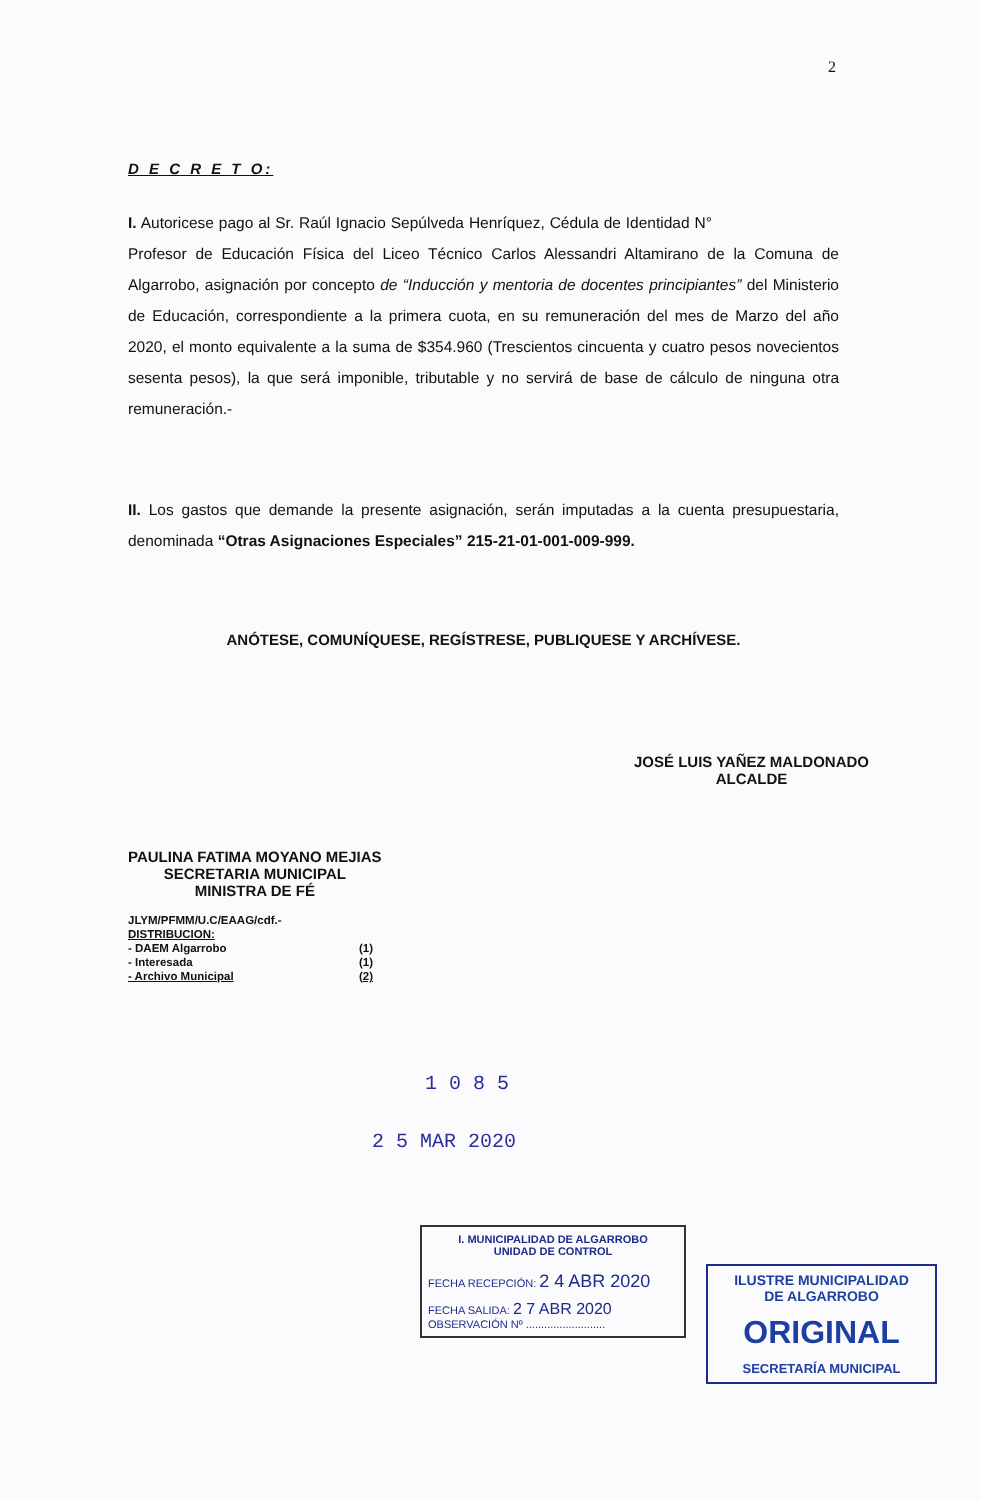2
D E C R E T O:
I. Autoricese pago al Sr. Raúl Ignacio Sepúlveda Henríquez, Cédula de Identidad N° Profesor de Educación Física del Liceo Técnico Carlos Alessandri Altamirano de la Comuna de Algarrobo, asignación por concepto de “Inducción y mentoria de docentes principiantes” del Ministerio de Educación, correspondiente a la primera cuota, en su remuneración del mes de Marzo del año 2020, el monto equivalente a la suma de $354.960 (Trescientos cincuenta y cuatro pesos novecientos sesenta pesos), la que será imponible, tributable y no servirá de base de cálculo de ninguna otra remuneración.-
II. Los gastos que demande la presente asignación, serán imputadas a la cuenta presupuestaria, denominada “Otras Asignaciones Especiales” 215-21-01-001-009-999.
ANÓTESE, COMUNÍQUESE, REGÍSTRESE, PUBLIQUESE Y ARCHÍVESE.
PAULINA FATIMA MOYANO MEJIAS
SECRETARIA MUNICIPAL
MINISTRA DE FÉ
JLYM/PFMM/U.C/EAAG/cdf.-
DISTRIBUCION:
- DAEM Algarrobo (1)
- Interesada (1)
- Archivo Municipal (2)
JOSÉ LUIS YAÑEZ MALDONADO
ALCALDE
1 0 8 5
2 5 MAR 2020
I. MUNICIPALIDAD DE ALGARROBO
UNIDAD DE CONTROL
FECHA RECEPCIÓN: 2 4 ABR 2020
FECHA SALIDA: 2 7 ABR 2020
OBSERVACIÓN Nº ..........................
ILUSTRE MUNICIPALIDAD
DE ALGARROBO
ORIGINAL
SECRETARÍA MUNICIPAL